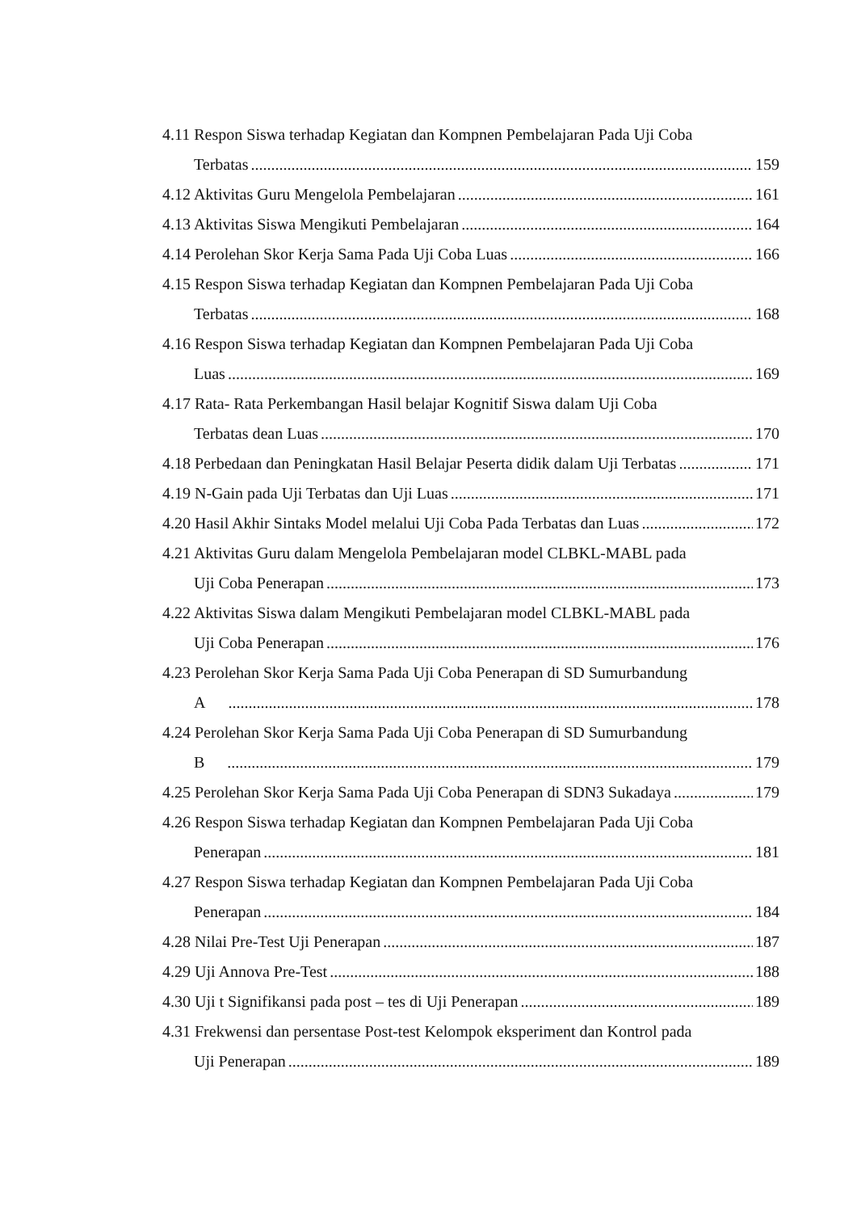4.11 Respon Siswa terhadap Kegiatan dan Kompnen Pembelajaran Pada Uji Coba
Terbatas 159
4.12 Aktivitas Guru Mengelola Pembelajaran 161
4.13 Aktivitas Siswa Mengikuti Pembelajaran 164
4.14 Perolehan Skor Kerja Sama Pada Uji Coba Luas 166
4.15 Respon Siswa terhadap Kegiatan dan Kompnen Pembelajaran Pada Uji Coba
Terbatas 168
4.16 Respon Siswa terhadap Kegiatan dan Kompnen Pembelajaran Pada Uji Coba
Luas 169
4.17 Rata- Rata Perkembangan Hasil belajar Kognitif Siswa dalam Uji Coba
Terbatas dean Luas 170
4.18 Perbedaan dan Peningkatan Hasil Belajar Peserta didik dalam Uji Terbatas 171
4.19 N-Gain pada Uji Terbatas dan Uji Luas 171
4.20 Hasil Akhir Sintaks Model melalui Uji Coba Pada Terbatas dan Luas 172
4.21 Aktivitas Guru dalam Mengelola Pembelajaran model CLBKL-MABL pada
Uji Coba Penerapan 173
4.22 Aktivitas Siswa dalam Mengikuti Pembelajaran model CLBKL-MABL pada
Uji Coba Penerapan 176
4.23 Perolehan Skor Kerja Sama Pada Uji Coba Penerapan di SD Sumurbandung
A 178
4.24 Perolehan Skor Kerja Sama Pada Uji Coba Penerapan di SD Sumurbandung
B 179
4.25 Perolehan Skor Kerja Sama Pada Uji Coba Penerapan di SDN3 Sukadaya 179
4.26 Respon Siswa terhadap Kegiatan dan Kompnen Pembelajaran Pada Uji Coba
Penerapan 181
4.27 Respon Siswa terhadap Kegiatan dan Kompnen Pembelajaran Pada Uji Coba
Penerapan 184
4.28 Nilai Pre-Test Uji Penerapan 187
4.29 Uji Annova Pre-Test 188
4.30 Uji t Signifikansi pada post – tes di Uji Penerapan 189
4.31 Frekwensi dan persentase Post-test Kelompok eksperiment dan Kontrol pada
Uji Penerapan 189